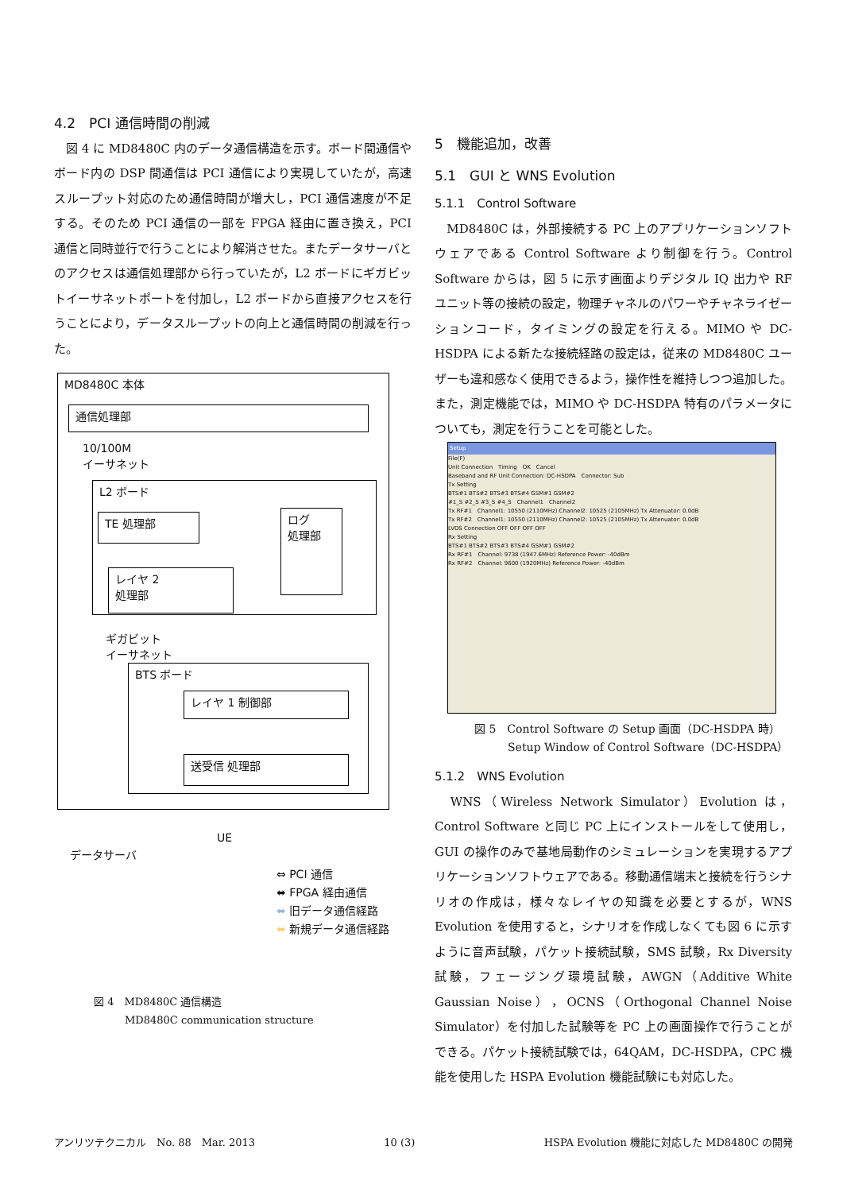4.2　PCI 通信時間の削減
　図 4 に MD8480C 内のデータ通信構造を示す。ボード間通信やボード内の DSP 間通信は PCI 通信により実現していたが，高速スループット対応のため通信時間が増大し，PCI 通信速度が不足する。そのため PCI 通信の一部を FPGA 経由に置き換え，PCI 通信と同時並行で行うことにより解消させた。またデータサーバとのアクセスは通信処理部から行っていたが，L2 ボードにギガビットイーサネットポートを付加し，L2 ボードから直接アクセスを行うことにより，データスループットの向上と通信時間の削減を行った。
MD8480C 本体
通信処理部
10/100M
イーサネット
L2 ボード
TE 処理部
ログ
処理部
レイヤ 2
処理部
ギガビット
イーサネット
BTS ボード
レイヤ 1 制御部
送受信 処理部
データサーバ
UE
⇔ PCI 通信
⬌ FPGA 経由通信
⬌ 旧データ通信経路
⬌ 新規データ通信経路
図 4　MD8480C 通信構造
　　　MD8480C communication structure
5　機能追加，改善
5.1　GUI と WNS Evolution
5.1.1　Control Software
　MD8480C は，外部接続する PC 上のアプリケーションソフトウェアである Control Software より制御を行う。Control Software からは，図 5 に示す画面よりデジタル IQ 出力や RF ユニット等の接続の設定，物理チャネルのパワーやチャネライゼーションコード，タイミングの設定を行える。MIMO や DC-HSDPA による新たな接続経路の設定は，従来の MD8480C ユーザーも違和感なく使用できるよう，操作性を維持しつつ追加した。また，測定機能では，MIMO や DC-HSDPA 特有のパラメータについても，測定を行うことを可能とした。
Setup
File(F)
Unit Connection　Timing　OK　Cancel
Baseband and RF Unit Connection: DC-HSDPA　Connector: Sub
Tx Setting
BTS#1 BTS#2 BTS#3 BTS#4 GSM#1 GSM#2
#1_S #2_S #3_S #4_S　Channel1　Channel2
Tx RF#1　Channel1: 10550 (2110MHz) Channel2: 10525 (2105MHz) Tx Attenuator: 0.0dB
Tx RF#2　Channel1: 10550 (2110MHz) Channel2: 10525 (2105MHz) Tx Attenuator: 0.0dB
LVDS Connection OFF OFF OFF OFF
Rx Setting
BTS#1 BTS#2 BTS#3 BTS#4 GSM#1 GSM#2
Rx RF#1　Channel: 9738 (1947.6MHz) Reference Power: -40dBm
Rx RF#2　Channel: 9600 (1920MHz) Reference Power: -40dBm
図 5　Control Software の Setup 画面（DC-HSDPA 時）
　　　Setup Window of Control Software（DC-HSDPA）
5.1.2　WNS Evolution
　WNS（Wireless Network Simulator）Evolution は，Control Software と同じ PC 上にインストールをして使用し，GUI の操作のみで基地局動作のシミュレーションを実現するアプリケーションソフトウェアである。移動通信端末と接続を行うシナリオの作成は，様々なレイヤの知識を必要とするが，WNS Evolution を使用すると，シナリオを作成しなくても図 6 に示すように音声試験，パケット接続試験，SMS 試験，Rx Diversity 試験，フェージング環境試験，AWGN（Additive White Gaussian Noise），OCNS（Orthogonal Channel Noise Simulator）を付加した試験等を PC 上の画面操作で行うことができる。パケット接続試験では，64QAM，DC-HSDPA，CPC 機能を使用した HSPA Evolution 機能試験にも対応した。
アンリツテクニカル　No. 88　Mar. 2013 10 (3) HSPA Evolution 機能に対応した MD8480C の開発